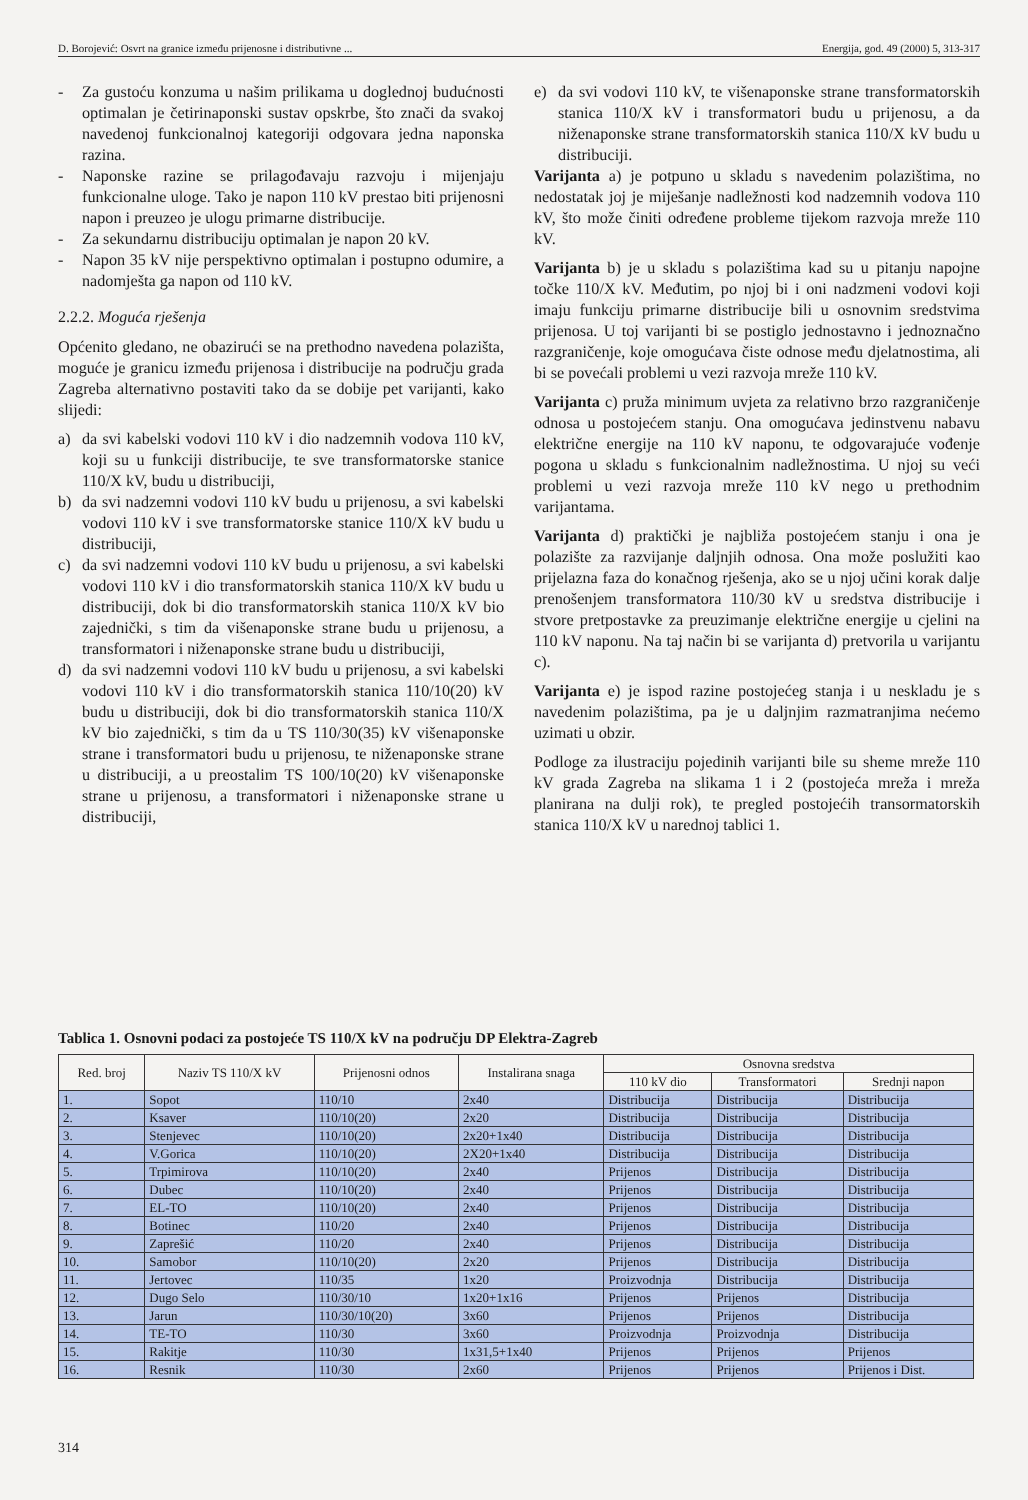D. Borojević: Osvrt na granice između prijenosne i distributivne ... Energija, god. 49 (2000) 5, 313-317
- Za gustoću konzuma u našim prilikama u doglednoj budućnosti optimalan je četirinaponski sustav opskrbe, što znači da svakoj navedenoj funkcionalnoj kategoriji odgovara jedna naponska razina.
- Naponske razine se prilagođavaju razvoju i mijenjaju funkcionalne uloge. Tako je napon 110 kV prestao biti prijenosni napon i preuzeo je ulogu primarne distribucije.
- Za sekundarnu distribuciju optimalan je napon 20 kV.
- Napon 35 kV nije perspektivno optimalan i postupno odumire, a nadomješta ga napon od 110 kV.
2.2.2. Moguća rješenja
Općenito gledano, ne obazirući se na prethodno navedena polazišta, moguće je granicu između prijenosa i distribucije na području grada Zagreba alternativno postaviti tako da se dobije pet varijanti, kako slijedi:
a) da svi kabelski vodovi 110 kV i dio nadzemnih vodova 110 kV, koji su u funkciji distribucije, te sve transformatorske stanice 110/X kV, budu u distribuciji,
b) da svi nadzemni vodovi 110 kV budu u prijenosu, a svi kabelski vodovi 110 kV i sve transformatorske stanice 110/X kV budu u distribuciji,
c) da svi nadzemni vodovi 110 kV budu u prijenosu, a svi kabelski vodovi 110 kV i dio transformatorskih stanica 110/X kV budu u distribuciji, dok bi dio transformatorskih stanica 110/X kV bio zajednički, s tim da višenaponske strane budu u prijenosu, a transformatori i niženaponske strane budu u distribuciji,
d) da svi nadzemni vodovi 110 kV budu u prijenosu, a svi kabelski vodovi 110 kV i dio transformatorskih stanica 110/10(20) kV budu u distribuciji, dok bi dio transformatorskih stanica 110/X kV bio zajednički, s tim da u TS 110/30(35) kV višenaponske strane i transformatori budu u prijenosu, te niženaponske strane u distribuciji, a u preostalim TS 100/10(20) kV višenaponske strane u prijenosu, a transformatori i niženaponske strane u distribuciji,
e) da svi vodovi 110 kV, te višenaponske strane transformatorskih stanica 110/X kV i transformatori budu u prijenosu, a da niženaponske strane transformatorskih stanica 110/X kV budu u distribuciji.
Varijanta a) je potpuno u skladu s navedenim polazištima, no nedostatak joj je miješanje nadležnosti kod nadzemnih vodova 110 kV, što može činiti određene probleme tijekom razvoja mreže 110 kV.
Varijanta b) je u skladu s polazištima kad su u pitanju napojne točke 110/X kV. Međutim, po njoj bi i oni nadzmeni vodovi koji imaju funkciju primarne distribucije bili u osnovnim sredstvima prijenosa. U toj varijanti bi se postiglo jednostavno i jednoznačno razgraničenje, koje omogućava čiste odnose među djelatnostima, ali bi se povećali problemi u vezi razvoja mreže 110 kV.
Varijanta c) pruža minimum uvjeta za relativno brzo razgraničenje odnosa u postojećem stanju. Ona omogućava jedinstvenu nabavu električne energije na 110 kV naponu, te odgovarajuće vođenje pogona u skladu s funkcionalnim nadležnostima. U njoj su veći problemi u vezi razvoja mreže 110 kV nego u prethodnim varijantama.
Varijanta d) praktički je najbliža postojećem stanju i ona je polazište za razvijanje daljnjih odnosa. Ona može poslužiti kao prijelazna faza do konačnog rješenja, ako se u njoj učini korak dalje prenošenjem transformatora 110/30 kV u sredstva distribucije i stvore pretpostavke za preuzimanje električne energije u cjelini na 110 kV naponu. Na taj način bi se varijanta d) pretvorila u varijantu c).
Varijanta e) je ispod razine postojećeg stanja i u neskladu je s navedenim polazištima, pa je u daljnjim razmatranjima nećemo uzimati u obzir.
Podloge za ilustraciju pojedinih varijanti bile su sheme mreže 110 kV grada Zagreba na slikama 1 i 2 (postojeća mreža i mreža planirana na dulji rok), te pregled postojećih transormatorskih stanica 110/X kV u narednoj tablici 1.
Tablica 1. Osnovni podaci za postojeće TS 110/X kV na području DP Elektra-Zagreb
| Red. broj | Naziv TS 110/X kV | Prijenosni odnos | Instalirana snaga | Osnovna sredstva | | |
| --- | --- | --- | --- | --- | --- | --- |
| | | | | 110 kV dio | Transformatori | Srednji napon |
| 1. | Sopot | 110/10 | 2x40 | Distribucija | Distribucija | Distribucija |
| 2. | Ksaver | 110/10(20) | 2x20 | Distribucija | Distribucija | Distribucija |
| 3. | Stenjevec | 110/10(20) | 2x20+1x40 | Distribucija | Distribucija | Distribucija |
| 4. | V.Gorica | 110/10(20) | 2X20+1x40 | Distribucija | Distribucija | Distribucija |
| 5. | Trpimirova | 110/10(20) | 2x40 | Prijenos | Distribucija | Distribucija |
| 6. | Dubec | 110/10(20) | 2x40 | Prijenos | Distribucija | Distribucija |
| 7. | EL-TO | 110/10(20) | 2x40 | Prijenos | Distribucija | Distribucija |
| 8. | Botinec | 110/20 | 2x40 | Prijenos | Distribucija | Distribucija |
| 9. | Zaprešić | 110/20 | 2x40 | Prijenos | Distribucija | Distribucija |
| 10. | Samobor | 110/10(20) | 2x20 | Prijenos | Distribucija | Distribucija |
| 11. | Jertovec | 110/35 | 1x20 | Proizvodnja | Distribucija | Distribucija |
| 12. | Dugo Selo | 110/30/10 | 1x20+1x16 | Prijenos | Prijenos | Distribucija |
| 13. | Jarun | 110/30/10(20) | 3x60 | Prijenos | Prijenos | Distribucija |
| 14. | TE-TO | 110/30 | 3x60 | Proizvodnja | Proizvodnja | Distribucija |
| 15. | Rakitje | 110/30 | 1x31,5+1x40 | Prijenos | Prijenos | Prijenos |
| 16. | Resnik | 110/30 | 2x60 | Prijenos | Prijenos | Prijenos i Dist. |
314